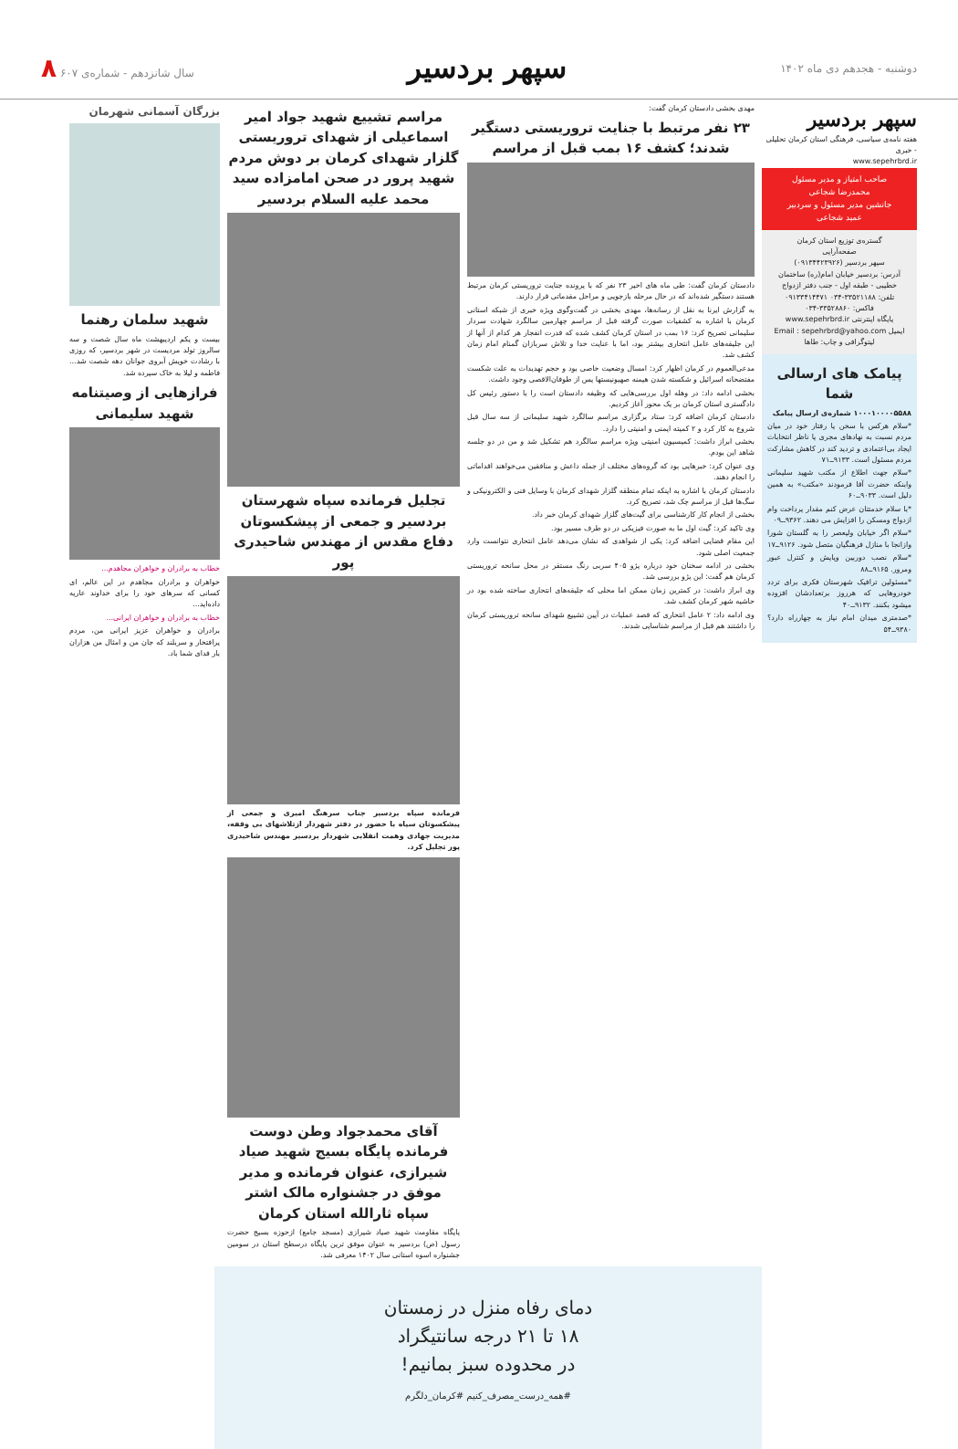دوشنبه - هجدهم دی ماه ۱۴۰۲ سپهر بردسیر سال شانزدهم - شماره‌ی ۶۰۷ ۸
سپهر بردسیر
هفته نامه‌ی سیاسی، فرهنگی استان کرمان تحلیلی - خبری
www.sepehrbrd.ir
صاحب امتیاز و مدیر مسئول
محمدرضا شجاعی
جانشین مدیر مسئول و سردبیر
عمید شجاعی
گستره‌ی توزیع استان کرمان
صفحه‌آرایی
سپهر بردسیر (۰۹۱۳۴۴۲۳۹۲۶)
آدرس: بردسیر خیابان امام(ره) ساختمان خطیبی - طبقه اول - جنب دفتر ازدواج
تلفن: ۳۳۵۲۱۱۸۸-۰۳۴ ۰۹۱۳۳۴۱۴۴۷۱
فاکس: ۳۳۵۲۸۸۶۰-۰۳۴
پایگاه اینترنتی www.sepehrbrd.ir
ایمیل Email : sepehrbrd@yahoo.com
لیتوگرافی و چاپ: طاها
پیامک های ارسالی شما
۱۰۰۰۱۰۰۰۰۵۵۸۸ شماره‌ی ارسال پیامک
*سلام هرکس با سخن یا رفتار خود در میان مردم نسبت به نهادهای مجری یا ناظر انتخابات ایجاد بی‌اعتمادی و تردید کند در کاهش مشارکت مردم مسئول است. ۹۱۳۳ــ۷۱
*سلام جهت اطلاع از مکتب شهید سلیمانی وابنکه حضرت آقا فرمودند «مکتب» به همین دلیل است. ۹۰۳۳ــ۶۰
*با سلام خدمتتان عرض کنم مقدار پرداخت وام ازدواج ومسکن را افزایش می دهند. ۹۳۶۲ــ۰۹
*سلام اگر خیابان ولیعصر را به گلستان شورا وازانجا با منازل فرهنگیان متصل شود. ۹۱۲۶ــ۱۷
*سلام نصب دوربین وپایش و کنترل عبور ومرور. ۹۱۶۵ــ۸۸
*مسئولین ترافیک شهرستان فکری برای تردد خودروهایی که هرروز برتعدادشان افزوده میشود بکنند. ۹۱۳۲ــ۴۰
*صدمتری میدان امام نیاز به چهارراه دارد؟ ۹۳۸۰ــ۵۴
مهدی بخشی دادستان کرمان گفت:
۲۳ نفر مرتبط با جنایت تروریستی دستگیر شدند؛ کشف ۱۶ بمب قبل از مراسم
دادستان کرمان گفت: طی ماه های اخیر ۲۳ نفر که با پرونده جنایت تروریستی کرمان مرتبط هستند دستگیر شده‌اند که در حال مرحله بازجویی و مراحل مقدماتی قرار دارند.
به گزارش ایرنا به نقل از رسانه‌ها، مهدی بخشی در گفت‌وگوی ویژه خبری از شبکه استانی کرمان با اشاره به کشفیات صورت گرفته قبل از مراسم چهارمین سالگرد شهادت سردار سلیمانی تصریح کرد: ۱۶ بمب در استان کرمان کشف شده که قدرت انفجار هر کدام از آنها از این جلیقه‌های عامل انتحاری بیشتر بود، اما با عنایت خدا و تلاش سربازان گمنام امام زمان کشف شد.
مدعی‌العموم در کرمان اظهار کرد: امسال وضعیت خاصی بود و حجم تهدیدات به علت شکست مفتضحانه اسرائیل و شکسته شدن هیمنه صهیونیستها پس از طوفان‌الاقصی وجود داشت.
بخشی ادامه داد: در وهله اول بررسی‌هایی که وظیفه دادستان است را با دستور رئیس کل دادگستری استان کرمان بر یک محور آغاز کردیم.
دادستان کرمان اضافه کرد: ستاد برگزاری مراسم سالگرد شهید سلیمانی از سه سال قبل شروع به کار کرد و ۲ کمیته ایمنی و امنیتی را دارد.
بخشی ابراز داشت: کمیسیون امنیتی ویژه مراسم سالگرد هم تشکیل شد و من در دو جلسه شاهد این بودم.
وی عنوان کرد: خبرهایی بود که گروه‌های مختلف از جمله داعش و منافقین می‌خواهند اقداماتی را انجام دهند.
دادستان کرمان با اشاره به اینکه تمام منطقه گلزار شهدای کرمان با وسایل فنی و الکترونیکی و سگ‌ها قبل از مراسم چک شد، تصریح کرد.
بخشی از انجام کار کارشناسی برای گیت‌های گلزار شهدای کرمان خبر داد.
وی تاکید کرد: گیت اول ما به صورت فیزیکی در دو طرف مسیر بود.
این مقام قضایی اضافه کرد: یکی از شواهدی که نشان می‌دهد عامل انتحاری نتوانست وارد جمعیت اصلی شود.
بخشی در ادامه سخنان خود درباره پژو ۴۰۵ سربی رنگ مستقر در محل سانحه تروریستی کرمان هم گفت: این پژو بررسی شد.
وی ابراز داشت: در کمترین زمان ممکن اما محلی که جلیقه‌های انتحاری ساخته شده بود در حاشیه شهر کرمان کشف شد.
وی ادامه داد: ۲ عامل انتحاری که قصد عملیات در آیین تشییع شهدای سانحه تروریستی کرمان را داشتند هم قبل از مراسم شناسایی شدند.
مراسم تشییع شهید جواد امیر اسماعیلی از شهدای تروریستی گلزار شهدای کرمان بر دوش مردم شهید پرور در صحن امامزاده سید محمد علیه السلام بردسیر
تجلیل فرمانده سپاه شهرستان بردسیر و جمعی از پیشکسوتان دفاع مقدس از مهندس شاحیدری پور
فرمانده سپاه بردسیر جناب سرهنگ امیری و جمعی از پیشکسوتان سپاه با حضور در دفتر شهردار ازتلاشهای بی وقفه، مدیریت جهادی وهمت انقلابی شهردار بردسیر مهندس شاحیدری پور تجلیل کرد.
آقای محمدجواد وطن دوست فرمانده پایگاه بسیج شهید صیاد شیرازی، عنوان فرمانده و مدیر موفق در جشنواره مالک اشتر سپاه ثارالله استان کرمان
پایگاه مقاومت شهید صیاد شیرازی (مسجد جامع) ازحوزه بسیج حضرت رسول (ص) بردسیر به عنوان موفق ترین پایگاه درسطح استان در سومین جشنواره اسوه استانی سال ۱۴۰۲ معرفی شد.
بزرگان آسمانی شهرمان
شهید سلمان رهنما
بیست و یکم اردیبهشت ماه سال شصت و سه سالروز تولد مردیست در شهر بردسیر، که روزی با رشادت خویش آبروی جوانان دهه شصت شد... فاطمه و لیلا به خاک سپرده شد.
فرازهایی از وصیتنامه شهید سلیمانی
خطاب به برادران و خواهران مجاهدم...
خواهران و برادران مجاهدم در این عالم، ای کسانی که سرهای خود را برای خداوند عاریه داده‌اید...
خطاب به برادران و خواهران ایرانی...
برادران و خواهران عزیز ایرانی من، مردم پرافتخار و سربلند که جان من و امثال من هزاران بار فدای شما باد.
دمای رفاه منزل در زمستان
۱۸ تا ۲۱ درجه سانتیگراد
در محدوده سبز بمانیم!
#همه_درست_مصرف_کنیم #کرمان_دلگرم